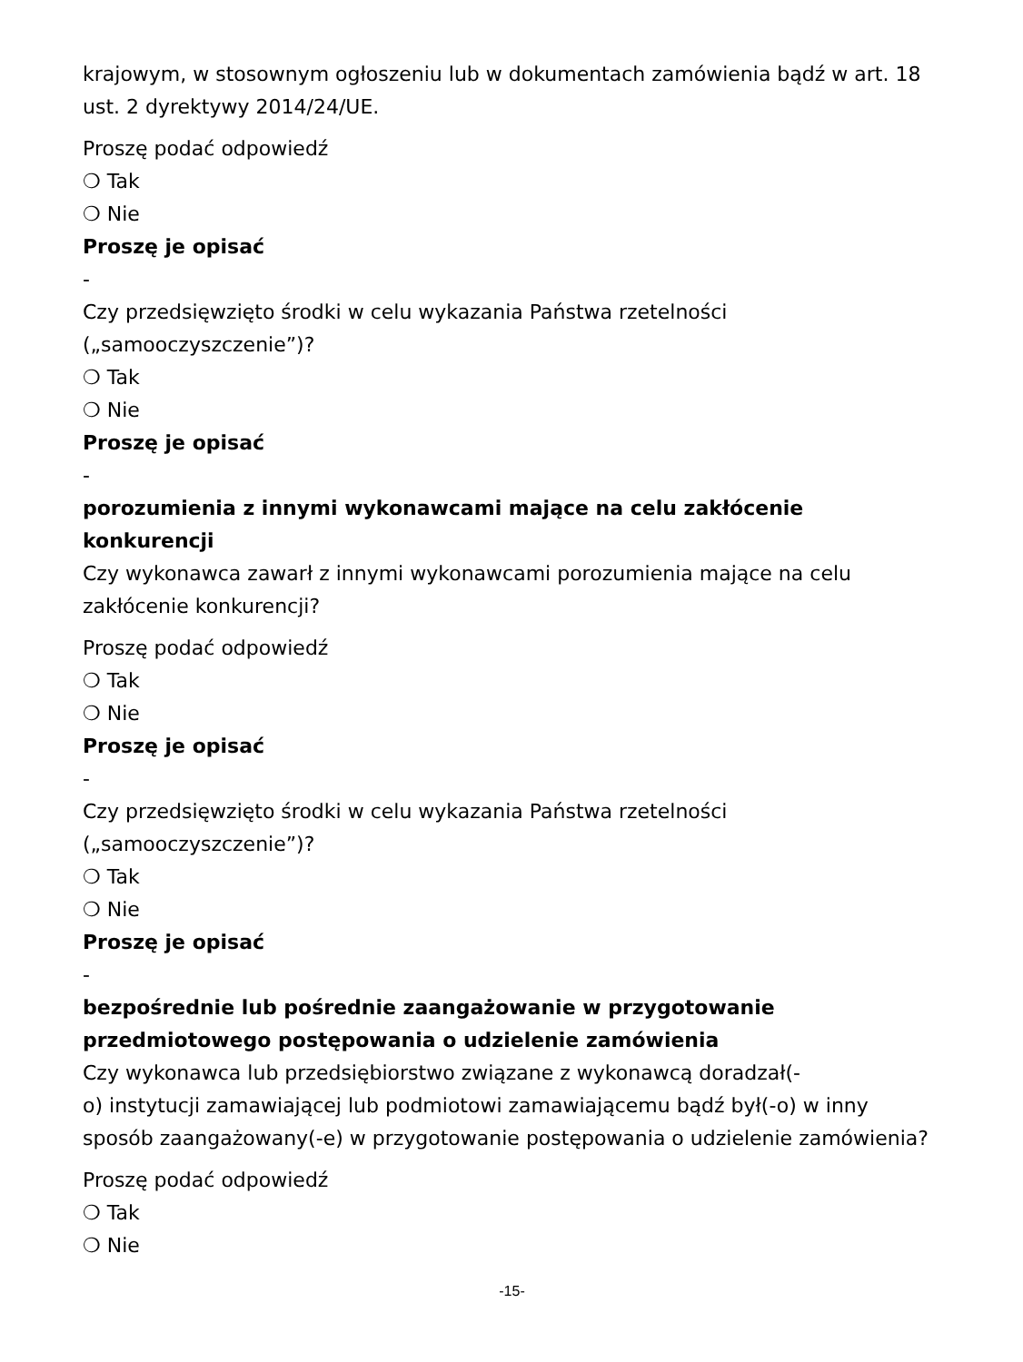krajowym, w stosownym ogłoszeniu lub w dokumentach zamówienia bądź w art. 18 ust. 2 dyrektywy 2014/24/UE.
Proszę podać odpowiedź
❍ Tak
❍ Nie
Proszę je opisać
-
Czy przedsięwzięto środki w celu wykazania Państwa rzetelności („samooczyszczenie”)?
❍ Tak
❍ Nie
Proszę je opisać
-
porozumienia z innymi wykonawcami mające na celu zakłócenie konkurencji
Czy wykonawca zawarł z innymi wykonawcami porozumienia mające na celu zakłócenie konkurencji?
Proszę podać odpowiedź
❍ Tak
❍ Nie
Proszę je opisać
-
Czy przedsięwzięto środki w celu wykazania Państwa rzetelności („samooczyszczenie”)?
❍ Tak
❍ Nie
Proszę je opisać
-
bezpośrednie lub pośrednie zaangażowanie w przygotowanie przedmiotowego postępowania o udzielenie zamówienia
Czy wykonawca lub przedsiębiorstwo związane z wykonawcą doradzał(-
o) instytucji zamawiającej lub podmiotowi zamawiającemu bądź był(-o) w inny sposób zaangażowany(-e) w przygotowanie postępowania o udzielenie zamówienia?
Proszę podać odpowiedź
❍ Tak
❍ Nie
-15-